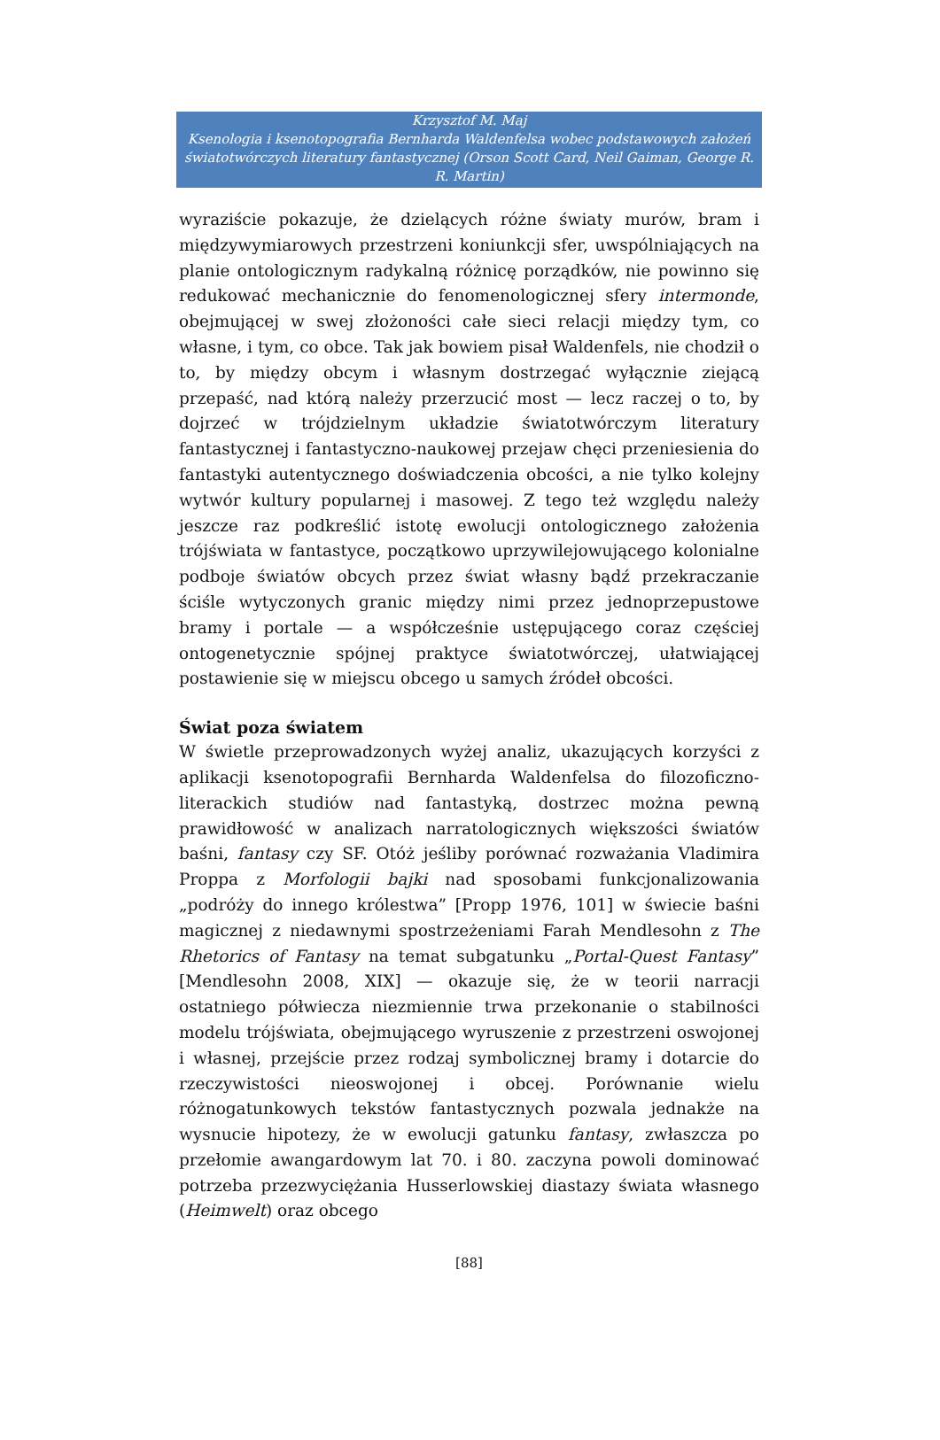Krzysztof M. Maj
Ksenologia i ksenotopografia Bernharda Waldenfelsa wobec podstawowych założeń światotwórczych literatury fantastycznej (Orson Scott Card, Neil Gaiman, George R. R. Martin)
wyraziście pokazuje, że dzielących różne światy murów, bram i międzywymiarowych przestrzeni koniunkcji sfer, uwspólniających na planie ontologicznym radykalną różnicę porządków, nie powinno się redukować mechanicznie do fenomenologicznej sfery intermonde, obejmującej w swej złożoności całe sieci relacji między tym, co własne, i tym, co obce. Tak jak bowiem pisał Waldenfels, nie chodził o to, by między obcym i własnym dostrzegać wyłącznie ziejącą przepaść, nad którą należy przerzucić most — lecz raczej o to, by dojrzeć w trójdzielnym układzie światotwórczym literatury fantastycznej i fantastyczno-naukowej przejaw chęci przeniesienia do fantastyki autentycznego doświadczenia obcości, a nie tylko kolejny wytwór kultury popularnej i masowej. Z tego też względu należy jeszcze raz podkreślić istotę ewolucji ontologicznego założenia trójświata w fantastyce, początkowo uprzywilejowującego kolonialne podboje światów obcych przez świat własny bądź przekraczanie ściśle wytyczonych granic między nimi przez jednoprzepustowe bramy i portale — a współcześnie ustępującego coraz częściej ontogenetycznie spójnej praktyce światotwórczej, ułatwiającej postawienie się w miejscu obcego u samych źródeł obcości.
Świat poza światem
W świetle przeprowadzonych wyżej analiz, ukazujących korzyści z aplikacji ksenotopografii Bernharda Waldenfelsa do filozoficzno-literackich studiów nad fantastyką, dostrzec można pewną prawidłowość w analizach narratologicznych większości światów baśni, fantasy czy SF. Otóż jeśliby porównać rozważania Vladimira Proppa z Morfologii bajki nad sposobami funkcjonalizowania „podróży do innego królestwa” [Propp 1976, 101] w świecie baśni magicznej z niedawnymi spostrzeżeniami Farah Mendlesohn z The Rhetorics of Fantasy na temat subgatunku „Portal-Quest Fantasy” [Mendlesohn 2008, XIX] — okazuje się, że w teorii narracji ostatniego półwiecza niezmiennie trwa przekonanie o stabilności modelu trójświata, obejmującego wyruszenie z przestrzeni oswojonej i własnej, przejście przez rodzaj symbolicznej bramy i dotarcie do rzeczywistości nieoswojonej i obcej. Porównanie wielu różnogatunkowych tekstów fantastycznych pozwala jednakże na wysnucie hipotezy, że w ewolucji gatunku fantasy, zwłaszcza po przełomie awangardowym lat 70. i 80. zaczyna powoli dominować potrzeba przezwyciężania Husserlowskiej diastazy świata własnego (Heimwelt) oraz obcego
[88]